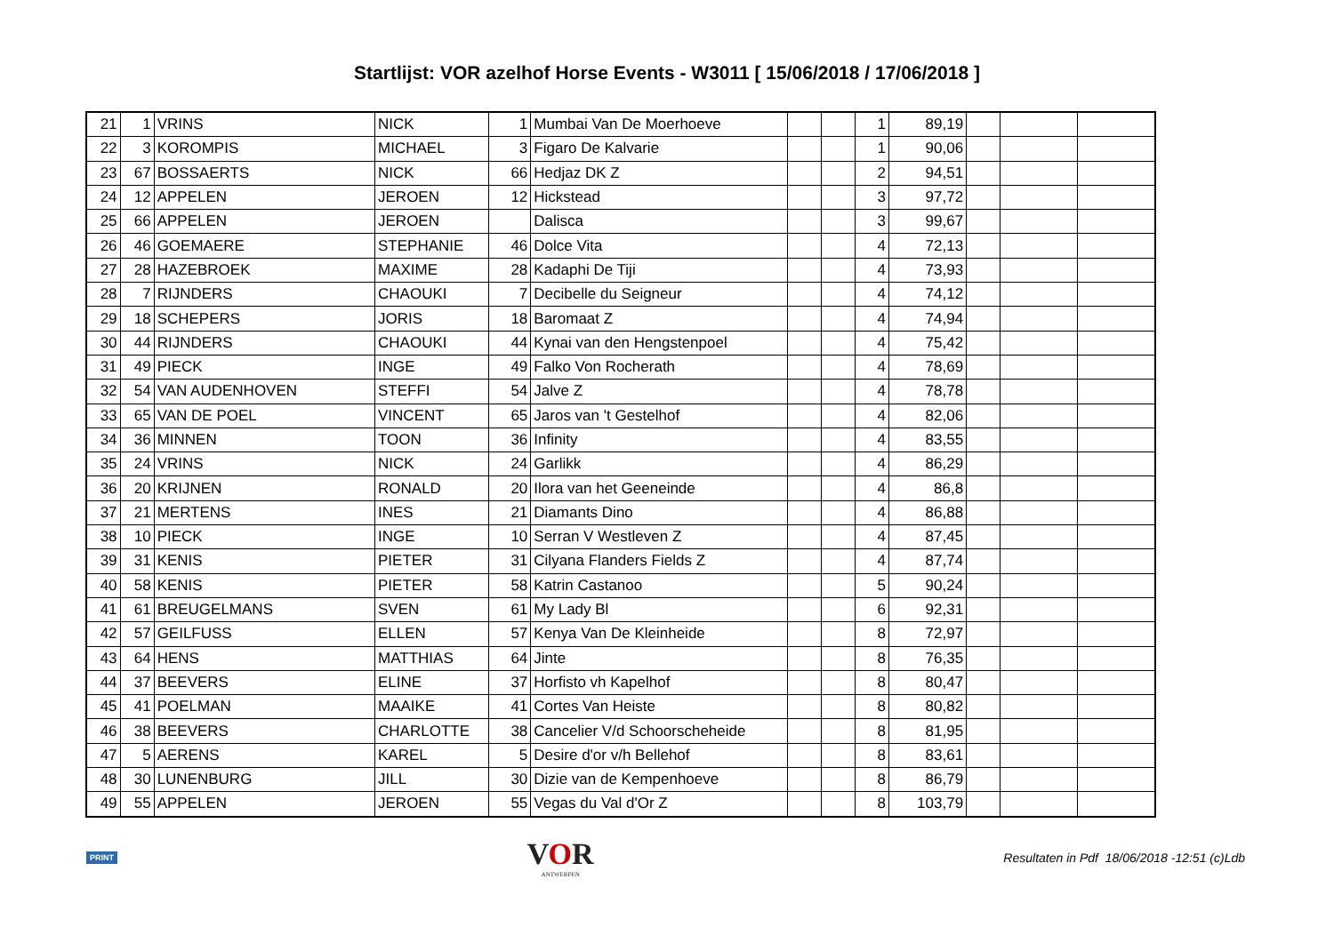Startlijst: VOR azelhof Horse Events - W3011 [ 15/06/2018 / 17/06/2018 ]
| 21 | 1 | VRINS | NICK | 1 | Mumbai Van De Moerhoeve | | | 1 | 89,19 | | | |
| 22 | 3 | KOROMPIS | MICHAEL | 3 | Figaro De Kalvarie | | | 1 | 90,06 | | | |
| 23 | 67 | BOSSAERTS | NICK | 66 | Hedjaz DK Z | | | 2 | 94,51 | | | |
| 24 | 12 | APPELEN | JEROEN | 12 | Hickstead | | | 3 | 97,72 | | | |
| 25 | 66 | APPELEN | JEROEN | | Dalisca | | | 3 | 99,67 | | | |
| 26 | 46 | GOEMAERE | STEPHANIE | 46 | Dolce Vita | | | 4 | 72,13 | | | |
| 27 | 28 | HAZEBROEK | MAXIME | 28 | Kadaphi De Tiji | | | 4 | 73,93 | | | |
| 28 | 7 | RIJNDERS | CHAOUKI | 7 | Decibelle du Seigneur | | | 4 | 74,12 | | | |
| 29 | 18 | SCHEPERS | JORIS | 18 | Baromaat Z | | | 4 | 74,94 | | | |
| 30 | 44 | RIJNDERS | CHAOUKI | 44 | Kynai van den Hengstenpoel | | | 4 | 75,42 | | | |
| 31 | 49 | PIECK | INGE | 49 | Falko Von Rocherath | | | 4 | 78,69 | | | |
| 32 | 54 | VAN AUDENHOVEN | STEFFI | 54 | Jalve Z | | | 4 | 78,78 | | | |
| 33 | 65 | VAN DE POEL | VINCENT | 65 | Jaros van 't Gestelhof | | | 4 | 82,06 | | | |
| 34 | 36 | MINNEN | TOON | 36 | Infinity | | | 4 | 83,55 | | | |
| 35 | 24 | VRINS | NICK | 24 | Garlikk | | | 4 | 86,29 | | | |
| 36 | 20 | KRIJNEN | RONALD | 20 | Ilora van het Geeneinde | | | 4 | 86,8 | | | |
| 37 | 21 | MERTENS | INES | 21 | Diamants Dino | | | 4 | 86,88 | | | |
| 38 | 10 | PIECK | INGE | 10 | Serran V Westleven Z | | | 4 | 87,45 | | | |
| 39 | 31 | KENIS | PIETER | 31 | Cilyana Flanders Fields Z | | | 4 | 87,74 | | | |
| 40 | 58 | KENIS | PIETER | 58 | Katrin Castanoo | | | 5 | 90,24 | | | |
| 41 | 61 | BREUGELMANS | SVEN | 61 | My Lady Bl | | | 6 | 92,31 | | | |
| 42 | 57 | GEILFUSS | ELLEN | 57 | Kenya Van De Kleinheide | | | 8 | 72,97 | | | |
| 43 | 64 | HENS | MATTHIAS | 64 | Jinte | | | 8 | 76,35 | | | |
| 44 | 37 | BEEVERS | ELINE | 37 | Horfisto vh Kapelhof | | | 8 | 80,47 | | | |
| 45 | 41 | POELMAN | MAAIKE | 41 | Cortes Van Heiste | | | 8 | 80,82 | | | |
| 46 | 38 | BEEVERS | CHARLOTTE | 38 | Cancelier V/d Schoorscheheide | | | 8 | 81,95 | | | |
| 47 | 5 | AERENS | KAREL | 5 | Desire d'or v/h Bellehof | | | 8 | 83,61 | | | |
| 48 | 30 | LUNENBURG | JILL | 30 | Dizie van de Kempenhoeve | | | 8 | 86,79 | | | |
| 49 | 55 | APPELEN | JEROEN | 55 | Vegas du Val d'Or Z | | | 8 | 103,79 | | | |
PRINT VOR
ANTWERPEN Resultaten in Pdf 18/06/2018 -12:51 (c)Ldb